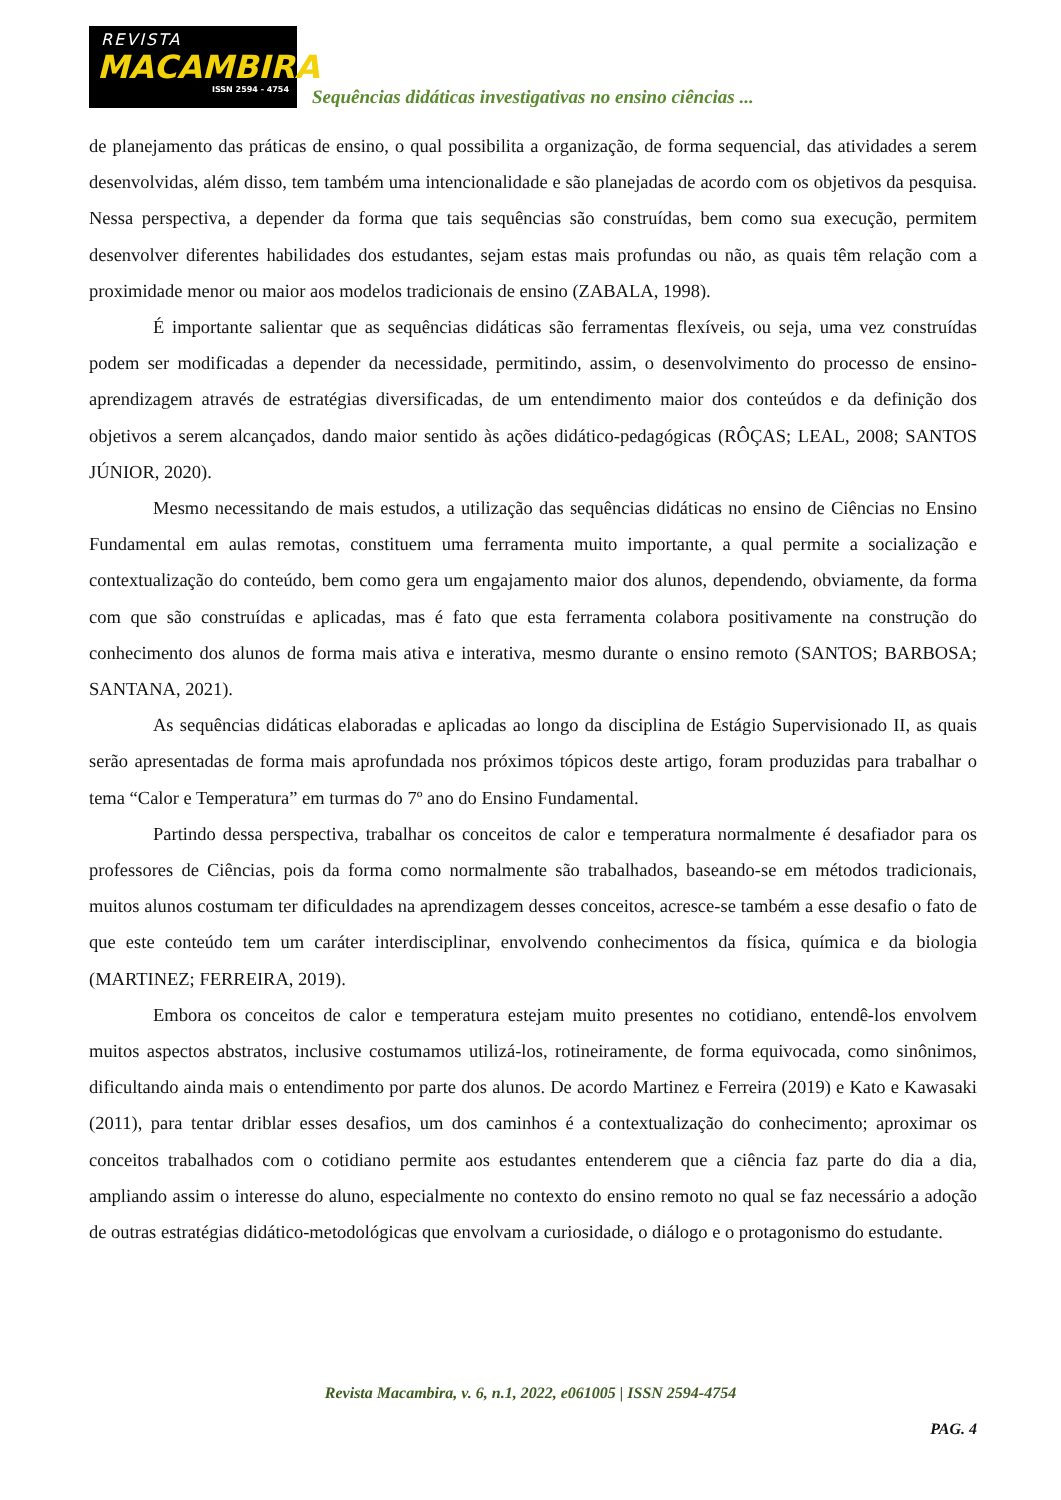REVISTA
MACAMBIRA
ISSN 2594 - 4754
Sequências didáticas investigativas no ensino ciências ...
de planejamento das práticas de ensino, o qual possibilita a organização, de forma sequencial, das atividades a serem desenvolvidas, além disso, tem também uma intencionalidade e são planejadas de acordo com os objetivos da pesquisa. Nessa perspectiva, a depender da forma que tais sequências são construídas, bem como sua execução, permitem desenvolver diferentes habilidades dos estudantes, sejam estas mais profundas ou não, as quais têm relação com a proximidade menor ou maior aos modelos tradicionais de ensino (ZABALA, 1998).
É importante salientar que as sequências didáticas são ferramentas flexíveis, ou seja, uma vez construídas podem ser modificadas a depender da necessidade, permitindo, assim, o desenvolvimento do processo de ensino-aprendizagem através de estratégias diversificadas, de um entendimento maior dos conteúdos e da definição dos objetivos a serem alcançados, dando maior sentido às ações didático-pedagógicas (RÔÇAS; LEAL, 2008; SANTOS JÚNIOR, 2020).
Mesmo necessitando de mais estudos, a utilização das sequências didáticas no ensino de Ciências no Ensino Fundamental em aulas remotas, constituem uma ferramenta muito importante, a qual permite a socialização e contextualização do conteúdo, bem como gera um engajamento maior dos alunos, dependendo, obviamente, da forma com que são construídas e aplicadas, mas é fato que esta ferramenta colabora positivamente na construção do conhecimento dos alunos de forma mais ativa e interativa, mesmo durante o ensino remoto (SANTOS; BARBOSA; SANTANA, 2021).
As sequências didáticas elaboradas e aplicadas ao longo da disciplina de Estágio Supervisionado II, as quais serão apresentadas de forma mais aprofundada nos próximos tópicos deste artigo, foram produzidas para trabalhar o tema “Calor e Temperatura” em turmas do 7º ano do Ensino Fundamental.
Partindo dessa perspectiva, trabalhar os conceitos de calor e temperatura normalmente é desafiador para os professores de Ciências, pois da forma como normalmente são trabalhados, baseando-se em métodos tradicionais, muitos alunos costumam ter dificuldades na aprendizagem desses conceitos, acresce-se também a esse desafio o fato de que este conteúdo tem um caráter interdisciplinar, envolvendo conhecimentos da física, química e da biologia (MARTINEZ; FERREIRA, 2019).
Embora os conceitos de calor e temperatura estejam muito presentes no cotidiano, entendê-los envolvem muitos aspectos abstratos, inclusive costumamos utilizá-los, rotineiramente, de forma equivocada, como sinônimos, dificultando ainda mais o entendimento por parte dos alunos. De acordo Martinez e Ferreira (2019) e Kato e Kawasaki (2011), para tentar driblar esses desafios, um dos caminhos é a contextualização do conhecimento; aproximar os conceitos trabalhados com o cotidiano permite aos estudantes entenderem que a ciência faz parte do dia a dia, ampliando assim o interesse do aluno, especialmente no contexto do ensino remoto no qual se faz necessário a adoção de outras estratégias didático-metodológicas que envolvam a curiosidade, o diálogo e o protagonismo do estudante.
Revista Macambira, v. 6, n.1, 2022, e061005 | ISSN 2594-4754
PAG. 4